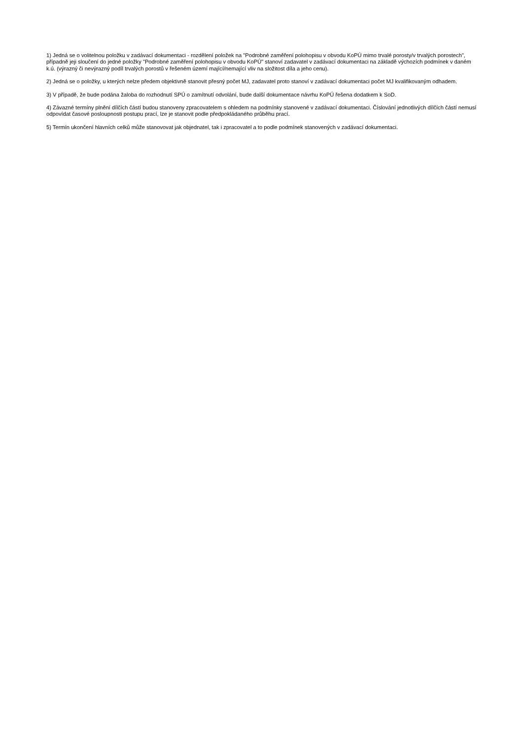1) Jedná se o volitelnou položku v zadávací dokumentaci - rozdělení položek na "Podrobné zaměření polohopisu v obvodu KoPÚ mimo trvalé porosty/v trvalých porostech", případně jeji sloučení do jedné položky "Podrobné zaměření polohopisu v obvodu KoPÚ" stanoví zadavatel v zadávací dokumentaci na základě výchozích podmínek v daném k.ú. (výrazný či nevýrazný podíl trvalých porostů v řešeném území mající/nemající vliv na složitost díla a jeho cenu).
2) Jedná se o položky, u kterých nelze předem objektivně stanovit přesný počet MJ, zadavatel proto stanoví v zadávací dokumentaci počet MJ kvalifikovaným odhadem.
3) V případě, že bude podána žaloba do rozhodnutí SPÚ o zamítnutí odvolání, bude další dokumentace návrhu KoPÚ řešena dodatkem k SoD.
4) Závazné termíny plnění dílčích částí budou stanoveny zpracovatelem s ohledem na podmínky stanovené v zadávací dokumentaci. Číslování jednotlivých dílčích částí nemusí odpovídat časové posloupnosti postupu prací, lze je stanovit podle předpokládaného průběhu prací.
5) Termín ukončení hlavních celků může stanovovat jak objednatel, tak i zpracovatel a to podle podmínek stanovených v zadávací dokumentaci.